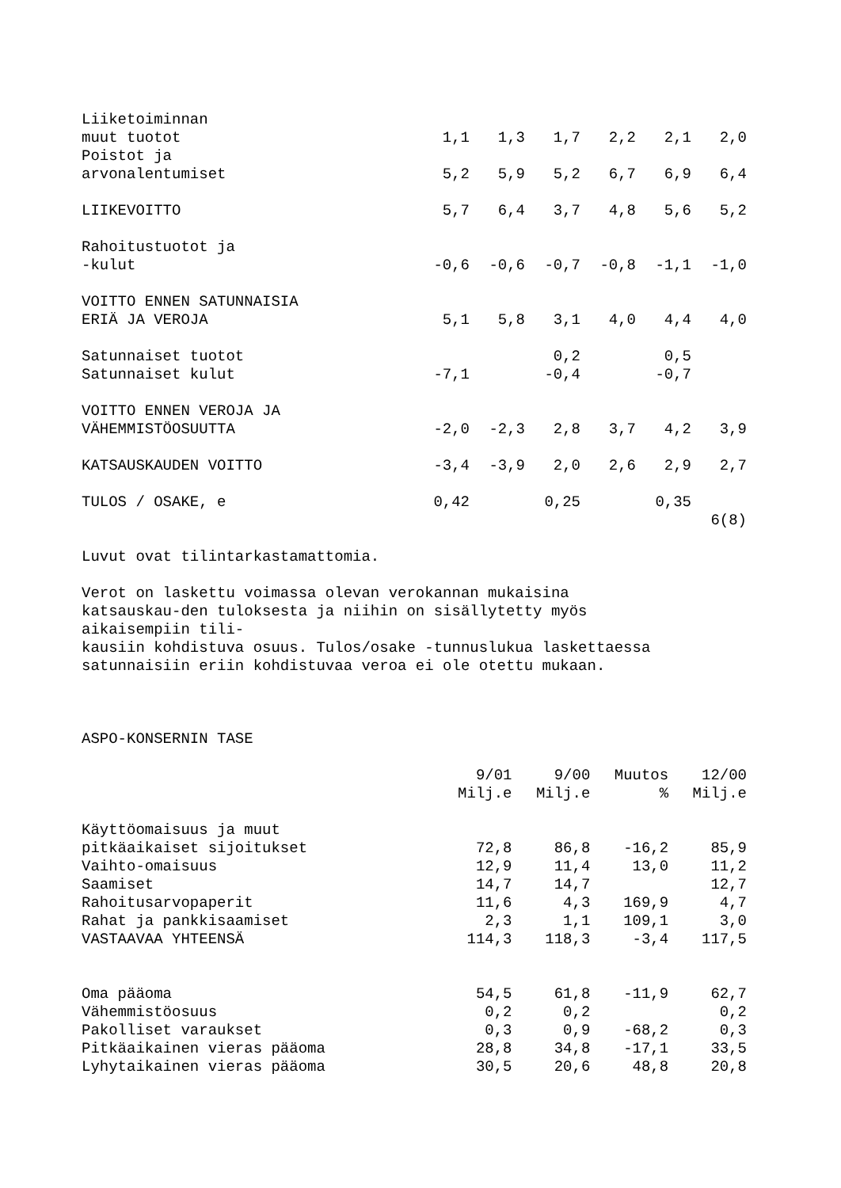| Liiketoiminnan | | | | | | |
| muut tuotot | 1,1 | 1,3 | 1,7 | 2,2 | 2,1 | 2,0 |
| Poistot ja | | | | | | |
| arvonalentumiset | 5,2 | 5,9 | 5,2 | 6,7 | 6,9 | 6,4 |
| LIIKEVOITTO | 5,7 | 6,4 | 3,7 | 4,8 | 5,6 | 5,2 |
| Rahoitustuotot ja | | | | | | |
| -kulut | -0,6 | -0,6 | -0,7 | -0,8 | -1,1 | -1,0 |
| VOITTO ENNEN SATUNNAISIA | | | | | | |
| ERIÄ JA VEROJA | 5,1 | 5,8 | 3,1 | 4,0 | 4,4 | 4,0 |
| Satunnaiset tuotot | | | 0,2 | | 0,5 | |
| Satunnaiset kulut | -7,1 | | -0,4 | | -0,7 | |
| VOITTO ENNEN VEROJA JA | | | | | | |
| VÄHEMMISTÖOSUUTTA | -2,0 | -2,3 | 2,8 | 3,7 | 4,2 | 3,9 |
| KATSAUSKAUDEN VOITTO | -3,4 | -3,9 | 2,0 | 2,6 | 2,9 | 2,7 |
| TULOS / OSAKE, e | 0,42 | | 0,25 | | 0,35 | |
| | | | | | | 6(8) |
Luvut ovat tilintarkastamattomia.
Verot on laskettu voimassa olevan verokannan mukaisina
katsauskau-den tuloksesta ja niihin on sisällytetty myös
aikaisempiin tili-
kausiin kohdistuva osuus. Tulos/osake -tunnuslukua laskettaessa
satunnaisiin eriin kohdistuvaa veroa ei ole otettu mukaan.
ASPO-KONSERNIN TASE
| | 9/01 | 9/00 | Muutos | 12/00 |
| | Milj.e | Milj.e | % | Milj.e |
| Käyttöomaisuus ja muut | | | | |
| pitkäaikaiset sijoitukset | 72,8 | 86,8 | -16,2 | 85,9 |
| Vaihto-omaisuus | 12,9 | 11,4 | 13,0 | 11,2 |
| Saamiset | 14,7 | 14,7 | | 12,7 |
| Rahoitusarvopaperit | 11,6 | 4,3 | 169,9 | 4,7 |
| Rahat ja pankkisaamiset | 2,3 | 1,1 | 109,1 | 3,0 |
| VASTAAVAA YHTEENSÄ | 114,3 | 118,3 | -3,4 | 117,5 |
| Oma pääoma | 54,5 | 61,8 | -11,9 | 62,7 |
| Vähemmistöosuus | 0,2 | 0,2 | | 0,2 |
| Pakolliset varaukset | 0,3 | 0,9 | -68,2 | 0,3 |
| Pitkäaikainen vieras pääoma | 28,8 | 34,8 | -17,1 | 33,5 |
| Lyhytaikainen vieras pääoma | 30,5 | 20,6 | 48,8 | 20,8 |